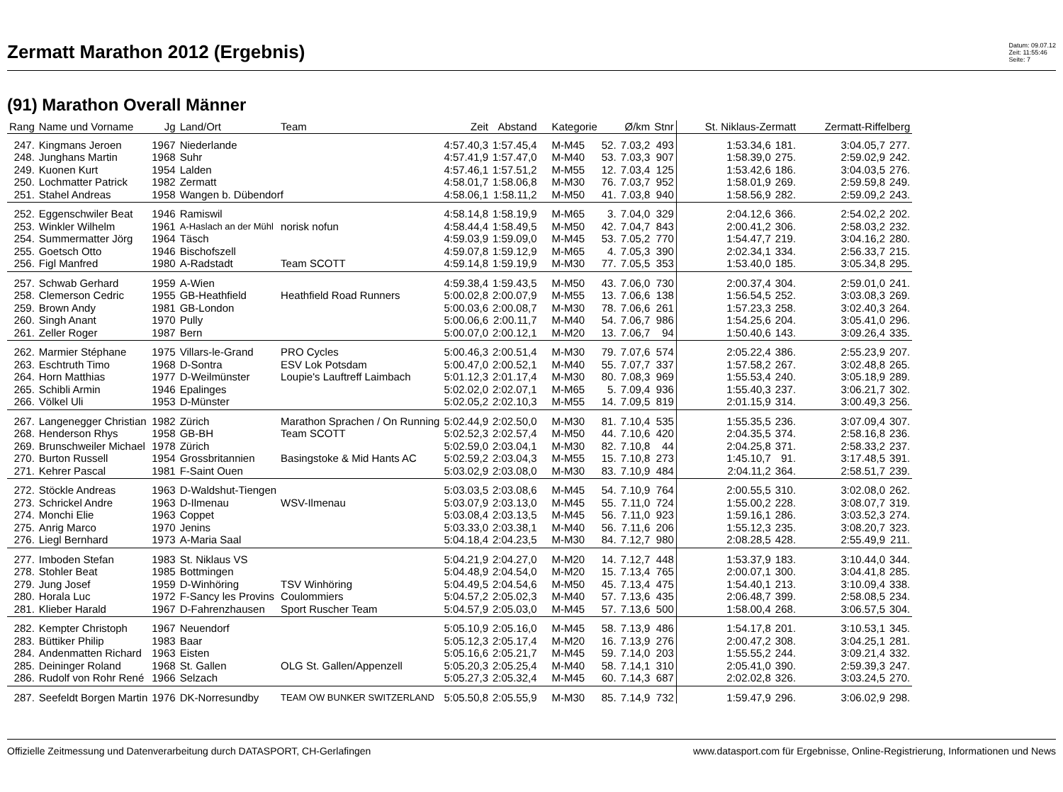Zermatt Marathon 2012 (Ergebnis)
Datum: 09.07.12
Zeit: 11:55:46
Seite: 7
(91) Marathon Overall Männer
| Rang | Name und Vorname | Jg | Land/Ort | Team | Zeit | Abstand | Kategorie | | Ø/km | Stnr | St. Niklaus-Zermatt | | Zermatt-Riffelberg | |
| --- | --- | --- | --- | --- | --- | --- | --- | --- | --- | --- | --- | --- | --- | --- |
| 247. | Kingmans Jeroen | 1967 | Niederlande | | 4:57.40,3 | 1:57.45,4 | M-M45 | 52. | 7.03,2 | 493 | 1:53.34,6 | 181. | 3:04.05,7 | 277. |
| 248. | Junghans Martin | 1968 | Suhr | | 4:57.41,9 | 1:57.47,0 | M-M40 | 53. | 7.03,3 | 907 | 1:58.39,0 | 275. | 2:59.02,9 | 242. |
| 249. | Kuonen Kurt | 1954 | Lalden | | 4:57.46,1 | 1:57.51,2 | M-M55 | 12. | 7.03,4 | 125 | 1:53.42,6 | 186. | 3:04.03,5 | 276. |
| 250. | Lochmatter Patrick | 1982 | Zermatt | | 4:58.01,7 | 1:58.06,8 | M-M30 | 76. | 7.03,7 | 952 | 1:58.01,9 | 269. | 2:59.59,8 | 249. |
| 251. | Stahel Andreas | 1958 | Wangen b. Dübendorf | | 4:58.06,1 | 1:58.11,2 | M-M50 | 41. | 7.03,8 | 940 | 1:58.56,9 | 282. | 2:59.09,2 | 243. |
| 252. | Eggenschwiler Beat | 1946 | Ramiswil | | 4:58.14,8 | 1:58.19,9 | M-M65 | 3. | 7.04,0 | 329 | 2:04.12,6 | 366. | 2:54.02,2 | 202. |
| 253. | Winkler Wilhelm | 1961 | A-Haslach an der Mühl | norisk nofun | 4:58.44,4 | 1:58.49,5 | M-M50 | 42. | 7.04,7 | 843 | 2:00.41,2 | 306. | 2:58.03,2 | 232. |
| 254. | Summermatter Jörg | 1964 | Täsch | | 4:59.03,9 | 1:59.09,0 | M-M45 | 53. | 7.05,2 | 770 | 1:54.47,7 | 219. | 3:04.16,2 | 280. |
| 255. | Goetsch Otto | 1946 | Bischofszell | | 4:59.07,8 | 1:59.12,9 | M-M65 | 4. | 7.05,3 | 390 | 2:02.34,1 | 334. | 2:56.33,7 | 215. |
| 256. | Figl Manfred | 1980 | A-Radstadt | Team SCOTT | 4:59.14,8 | 1:59.19,9 | M-M30 | 77. | 7.05,5 | 353 | 1:53.40,0 | 185. | 3:05.34,8 | 295. |
| 257. | Schwab Gerhard | 1959 | A-Wien | | 4:59.38,4 | 1:59.43,5 | M-M50 | 43. | 7.06,0 | 730 | 2:00.37,4 | 304. | 2:59.01,0 | 241. |
| 258. | Clemerson Cedric | 1955 | GB-Heathfield | Heathfield Road Runners | 5:00.02,8 | 2:00.07,9 | M-M55 | 13. | 7.06,6 | 138 | 1:56.54,5 | 252. | 3:03.08,3 | 269. |
| 259. | Brown Andy | 1981 | GB-London | | 5:00.03,6 | 2:00.08,7 | M-M30 | 78. | 7.06,6 | 261 | 1:57.23,3 | 258. | 3:02.40,3 | 264. |
| 260. | Singh Anant | 1970 | Pully | | 5:00.06,6 | 2:00.11,7 | M-M40 | 54. | 7.06,7 | 986 | 1:54.25,6 | 204. | 3:05.41,0 | 296. |
| 261. | Zeller Roger | 1987 | Bern | | 5:00.07,0 | 2:00.12,1 | M-M20 | 13. | 7.06,7 | 94 | 1:50.40,6 | 143. | 3:09.26,4 | 335. |
| 262. | Marmier Stéphane | 1975 | Villars-le-Grand | PRO Cycles | 5:00.46,3 | 2:00.51,4 | M-M30 | 79. | 7.07,6 | 574 | 2:05.22,4 | 386. | 2:55.23,9 | 207. |
| 263. | Eschtruth Timo | 1968 | D-Sontra | ESV Lok Potsdam | 5:00.47,0 | 2:00.52,1 | M-M40 | 55. | 7.07,7 | 337 | 1:57.58,2 | 267. | 3:02.48,8 | 265. |
| 264. | Horn Matthias | 1977 | D-Weilmünster | Loupie's Lauftreff Laimbach | 5:01.12,3 | 2:01.17,4 | M-M30 | 80. | 7.08,3 | 969 | 1:55.53,4 | 240. | 3:05.18,9 | 289. |
| 265. | Schibli Armin | 1946 | Epalinges | | 5:02.02,0 | 2:02.07,1 | M-M65 | 5. | 7.09,4 | 936 | 1:55.40,3 | 237. | 3:06.21,7 | 302. |
| 266. | Völkel Uli | 1953 | D-Münster | | 5:02.05,2 | 2:02.10,3 | M-M55 | 14. | 7.09,5 | 819 | 2:01.15,9 | 314. | 3:00.49,3 | 256. |
| 267. | Langenegger Christian | 1982 | Zürich | Marathon Sprachen / On Running | 5:02.44,9 | 2:02.50,0 | M-M30 | 81. | 7.10,4 | 535 | 1:55.35,5 | 236. | 3:07.09,4 | 307. |
| 268. | Henderson Rhys | 1958 | GB-BH | Team SCOTT | 5:02.52,3 | 2:02.57,4 | M-M50 | 44. | 7.10,6 | 420 | 2:04.35,5 | 374. | 2:58.16,8 | 236. |
| 269. | Brunschweiler Michael | 1978 | Zürich | | 5:02.59,0 | 2:03.04,1 | M-M30 | 82. | 7.10,8 | 44 | 2:04.25,8 | 371. | 2:58.33,2 | 237. |
| 270. | Burton Russell | 1954 | Grossbritannien | Basingstoke & Mid Hants AC | 5:02.59,2 | 2:03.04,3 | M-M55 | 15. | 7.10,8 | 273 | 1:45.10,7 | 91. | 3:17.48,5 | 391. |
| 271. | Kehrer Pascal | 1981 | F-Saint Ouen | | 5:03.02,9 | 2:03.08,0 | M-M30 | 83. | 7.10,9 | 484 | 2:04.11,2 | 364. | 2:58.51,7 | 239. |
| 272. | Stöckle Andreas | 1963 | D-Waldshut-Tiengen | | 5:03.03,5 | 2:03.08,6 | M-M45 | 54. | 7.10,9 | 764 | 2:00.55,5 | 310. | 3:02.08,0 | 262. |
| 273. | Schrickel Andre | 1963 | D-Ilmenau | WSV-Ilmenau | 5:03.07,9 | 2:03.13,0 | M-M45 | 55. | 7.11,0 | 724 | 1:55.00,2 | 228. | 3:08.07,7 | 319. |
| 274. | Monchi Elie | 1963 | Coppet | | 5:03.08,4 | 2:03.13,5 | M-M45 | 56. | 7.11,0 | 923 | 1:59.16,1 | 286. | 3:03.52,3 | 274. |
| 275. | Anrig Marco | 1970 | Jenins | | 5:03.33,0 | 2:03.38,1 | M-M40 | 56. | 7.11,6 | 206 | 1:55.12,3 | 235. | 3:08.20,7 | 323. |
| 276. | Liegl Bernhard | 1973 | A-Maria Saal | | 5:04.18,4 | 2:04.23,5 | M-M30 | 84. | 7.12,7 | 980 | 2:08.28,5 | 428. | 2:55.49,9 | 211. |
| 277. | Imboden Stefan | 1983 | St. Niklaus VS | | 5:04.21,9 | 2:04.27,0 | M-M20 | 14. | 7.12,7 | 448 | 1:53.37,9 | 183. | 3:10.44,0 | 344. |
| 278. | Stohler Beat | 1985 | Bottmingen | | 5:04.48,9 | 2:04.54,0 | M-M20 | 15. | 7.13,4 | 765 | 2:00.07,1 | 300. | 3:04.41,8 | 285. |
| 279. | Jung Josef | 1959 | D-Winhöring | TSV Winhöring | 5:04.49,5 | 2:04.54,6 | M-M50 | 45. | 7.13,4 | 475 | 1:54.40,1 | 213. | 3:10.09,4 | 338. |
| 280. | Horala Luc | 1972 | F-Sancy les Provins | Coulommiers | 5:04.57,2 | 2:05.02,3 | M-M40 | 57. | 7.13,6 | 435 | 2:06.48,7 | 399. | 2:58.08,5 | 234. |
| 281. | Klieber Harald | 1967 | D-Fahrenzhausen | Sport Ruscher Team | 5:04.57,9 | 2:05.03,0 | M-M45 | 57. | 7.13,6 | 500 | 1:58.00,4 | 268. | 3:06.57,5 | 304. |
| 282. | Kempter Christoph | 1967 | Neuendorf | | 5:05.10,9 | 2:05.16,0 | M-M45 | 58. | 7.13,9 | 486 | 1:54.17,8 | 201. | 3:10.53,1 | 345. |
| 283. | Büttiker Philip | 1983 | Baar | | 5:05.12,3 | 2:05.17,4 | M-M20 | 16. | 7.13,9 | 276 | 2:00.47,2 | 308. | 3:04.25,1 | 281. |
| 284. | Andenmatten Richard | 1963 | Eisten | | 5:05.16,6 | 2:05.21,7 | M-M45 | 59. | 7.14,0 | 203 | 1:55.55,2 | 244. | 3:09.21,4 | 332. |
| 285. | Deininger Roland | 1968 | St. Gallen | OLG St. Gallen/Appenzell | 5:05.20,3 | 2:05.25,4 | M-M40 | 58. | 7.14,1 | 310 | 2:05.41,0 | 390. | 2:59.39,3 | 247. |
| 286. | Rudolf von Rohr René | 1966 | Selzach | | 5:05.27,3 | 2:05.32,4 | M-M45 | 60. | 7.14,3 | 687 | 2:02.02,8 | 326. | 3:03.24,5 | 270. |
| 287. | Seefeldt Borgen Martin | 1976 | DK-Norresundby | TEAM OW BUNKER SWITZERLAND | 5:05.50,8 | 2:05.55,9 | M-M30 | 85. | 7.14,9 | 732 | 1:59.47,9 | 296. | 3:06.02,9 | 298. |
Offizielle Zeitmessung und Datenverarbeitung durch DATASPORT, CH-Gerlafingen www.datasport.com für Ergebnisse, Online-Registrierung, Informationen und News